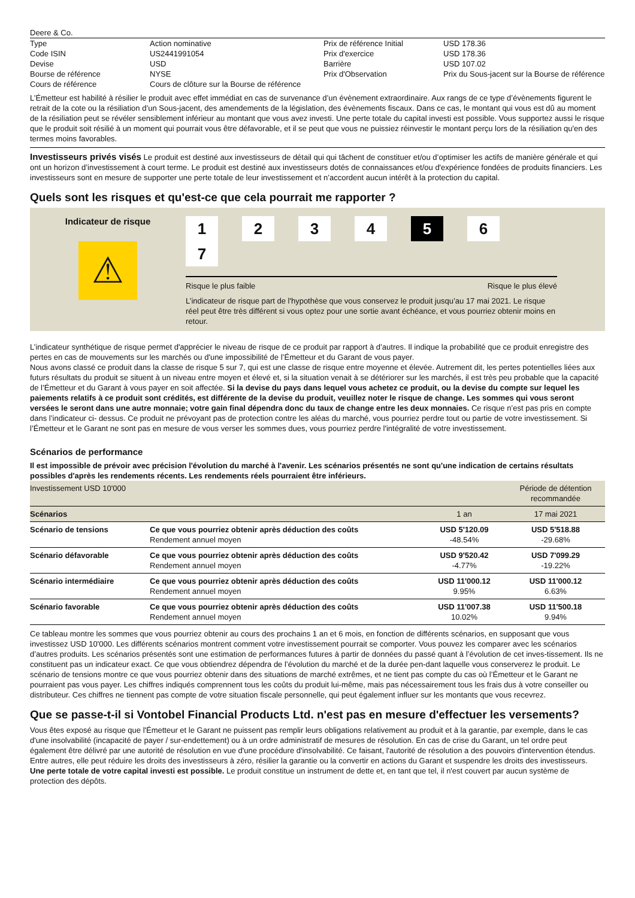Deere & Co.
| Type | Action nominative | Prix de référence Initial | USD 178.36 |
| Code ISIN | US2441991054 | Prix d'exercice | USD 178.36 |
| Devise | USD | Barrière | USD 107.02 |
| Bourse de référence | NYSE | Prix d'Observation | Prix du Sous-jacent sur la Bourse de référence |
| Cours de référence | Cours de clôture sur la Bourse de référence | | |
L’Émetteur est habilité à résilier le produit avec effet immédiat en cas de survenance d’un évènement extraordinaire. Aux rangs de ce type d’évènements figurent le retrait de la cote ou la résiliation d’un Sous-jacent, des amendements de la législation, des évènements fiscaux. Dans ce cas, le montant qui vous est dû au moment de la résiliation peut se révéler sensiblement inférieur au montant que vous avez investi. Une perte totale du capital investi est possible. Vous supportez aussi le risque que le produit soit résilié à un moment qui pourrait vous être défavorable, et il se peut que vous ne puissiez réinvestir le montant perçu lors de la résiliation qu'en des termes moins favorables.
Investisseurs privés visés Le produit est destiné aux investisseurs de détail qui qui tâchent de constituer et/ou d’optimiser les actifs de manière générale et qui ont un horizon d’investissement à court terme. Le produit est destiné aux investisseurs dotés de connaissances et/ou d'expérience fondées de produits financiers. Les investisseurs sont en mesure de supporter une perte totale de leur investissement et n’accordent aucun intérêt à la protection du capital.
Quels sont les risques et qu'est-ce que cela pourrait me rapporter ?
Indicateur de risque
⚠
1234567
Risque le plus faible Risque le plus élevé
L’indicateur de risque part de l'hypothèse que vous conservez le produit jusqu’au 17 mai 2021. Le risque réel peut être très différent si vous optez pour une sortie avant échéance, et vous pourriez obtenir moins en retour.
L’indicateur synthétique de risque permet d'apprécier le niveau de risque de ce produit par rapport à d’autres. Il indique la probabilité que ce produit enregistre des pertes en cas de mouvements sur les marchés ou d'une impossibilité de l’Émetteur et du Garant de vous payer.
Nous avons classé ce produit dans la classe de risque 5 sur 7, qui est une classe de risque entre moyenne et élevée. Autrement dit, les pertes potentielles liées aux futurs résultats du produit se situent à un niveau entre moyen et élevé et, si la situation venait à se détériorer sur les marchés, il est très peu probable que la capacité de l’Émetteur et du Garant à vous payer en soit affectée. Si la devise du pays dans lequel vous achetez ce produit, ou la devise du compte sur lequel les paiements relatifs à ce produit sont crédités, est différente de la devise du produit, veuillez noter le risque de change. Les sommes qui vous seront versées le seront dans une autre monnaie; votre gain final dépendra donc du taux de change entre les deux monnaies. Ce risque n’est pas pris en compte dans l’indicateur ci- dessus. Ce produit ne prévoyant pas de protection contre les aléas du marché, vous pourriez perdre tout ou partie de votre investissement. Si l’Émetteur et le Garant ne sont pas en mesure de vous verser les sommes dues, vous pourriez perdre l'intégralité de votre investissement.
Scénarios de performance
Il est impossible de prévoir avec précision l'évolution du marché à l'avenir. Les scénarios présentés ne sont qu'une indication de certains résultats possibles d'après les rendements récents. Les rendements réels pourraient être inférieurs.
| Investissement USD 10'000 | | | Période de détention recommandée |
| Scénarios | | 1 an | 17 mai 2021 |
| Scénario de tensions | Ce que vous pourriez obtenir après déduction des coûts Rendement annuel moyen | USD 5'120.09 -48.54% | USD 5'518.88 -29.68% |
| Scénario défavorable | Ce que vous pourriez obtenir après déduction des coûts Rendement annuel moyen | USD 9'520.42 -4.77% | USD 7'099.29 -19.22% |
| Scénario intermédiaire | Ce que vous pourriez obtenir après déduction des coûts Rendement annuel moyen | USD 11'000.12 9.95% | USD 11'000.12 6.63% |
| Scénario favorable | Ce que vous pourriez obtenir après déduction des coûts Rendement annuel moyen | USD 11'007.38 10.02% | USD 11'500.18 9.94% |
Ce tableau montre les sommes que vous pourriez obtenir au cours des prochains 1 an et 6 mois, en fonction de différents scénarios, en supposant que vous investissez USD 10'000. Les différents scénarios montrent comment votre investissement pourrait se comporter. Vous pouvez les comparer avec les scénarios d’autres produits. Les scénarios présentés sont une estimation de performances futures à partir de données du passé quant à l’évolution de cet inves-tissement. Ils ne constituent pas un indicateur exact. Ce que vous obtiendrez dépendra de l’évolution du marché et de la durée pen-dant laquelle vous conserverez le produit. Le scénario de tensions montre ce que vous pourriez obtenir dans des situations de marché extrêmes, et ne tient pas compte du cas où l’Émetteur et le Garant ne pourraient pas vous payer. Les chiffres indiqués comprennent tous les coûts du produit lui-même, mais pas nécessairement tous les frais dus à votre conseiller ou distributeur. Ces chiffres ne tiennent pas compte de votre situation fiscale personnelle, qui peut également influer sur les montants que vous recevrez.
Que se passe-t-il si Vontobel Financial Products Ltd. n'est pas en mesure d'effectuer les versements?
Vous êtes exposé au risque que l'Émetteur et le Garant ne puissent pas remplir leurs obligations relativement au produit et à la garantie, par exemple, dans le cas d'une insolvabilité (incapacité de payer / sur-endettement) ou à un ordre administratif de mesures de résolution. En cas de crise du Garant, un tel ordre peut également être délivré par une autorité de résolution en vue d'une procédure d'insolvabilité. Ce faisant, l'autorité de résolution a des pouvoirs d'intervention étendus. Entre autres, elle peut réduire les droits des investisseurs à zéro, résilier la garantie ou la convertir en actions du Garant et suspendre les droits des investisseurs.
Une perte totale de votre capital investi est possible. Le produit constitue un instrument de dette et, en tant que tel, il n'est couvert par aucun système de protection des dépôts.